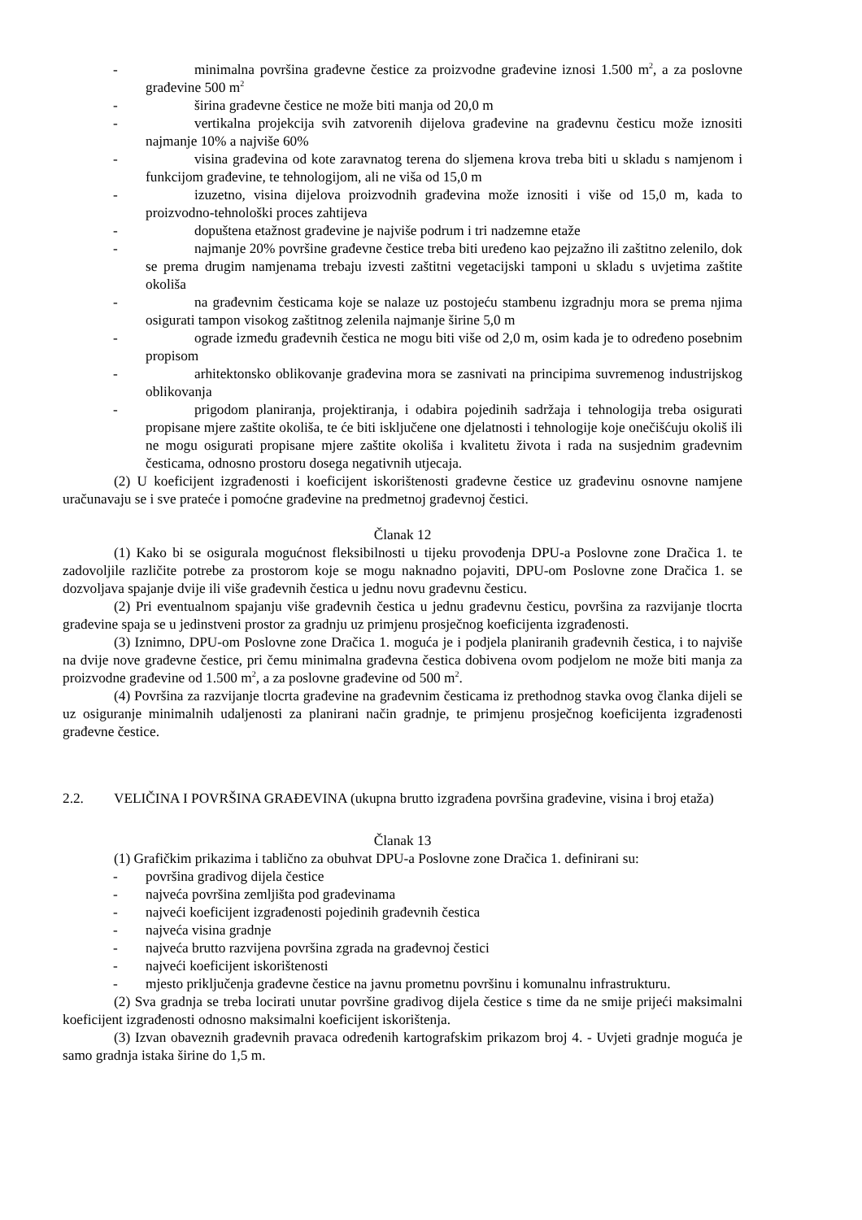- minimalna površina građevne čestice za proizvodne građevine iznosi 1.500 m<sup>2</sup>, a za poslovne građevine 500 m<sup>2</sup>
- širina građevne čestice ne može biti manja od 20,0 m
- vertikalna projekcija svih zatvorenih dijelova građevine na građevnu česticu može iznositi najmanje 10% a najviše 60%
- visina građevina od kote zaravnatog terena do sljemena krova treba biti u skladu s namjenom i funkcijom građevine, te tehnologijom, ali ne viša od 15,0 m
- izuzetno, visina dijelova proizvodnih građevina može iznositi i više od 15,0 m, kada to proizvodno-tehnološki proces zahtijeva
- dopuštena etažnost građevine je najviše podrum i tri nadzemne etaže
- najmanje 20% površine građevne čestice treba biti uređeno kao pejzažno ili zaštitno zelenilo, dok se prema drugim namjenama trebaju izvesti zaštitni vegetacijski tamponi u skladu s uvjetima zaštite okoliša
- na građevnim česticama koje se nalaze uz postojeću stambenu izgradnju mora se prema njima osigurati tampon visokog zaštitnog zelenila najmanje širine 5,0 m
- ograde između građevnih čestica ne mogu biti više od 2,0 m, osim kada je to određeno posebnim propisom
- arhitektonsko oblikovanje građevina mora se zasnivati na principima suvremenog industrijskog oblikovanja
- prigodom planiranja, projektiranja, i odabira pojedinih sadržaja i tehnologija treba osigurati propisane mjere zaštite okoliša, te će biti isključene one djelatnosti i tehnologije koje onečišćuju okoliš ili ne mogu osigurati propisane mjere zaštite okoliša i kvalitetu života i rada na susjednim građevnim česticama, odnosno prostoru dosega negativnih utjecaja.
(2) U koeficijent izgrađenosti i koeficijent iskorištenosti građevne čestice uz građevinu osnovne namjene uračunavaju se i sve prateće i pomoćne građevine na predmetnoj građevnoj čestici.
Članak 12
(1) Kako bi se osigurala mogućnost fleksibilnosti u tijeku provođenja DPU-a Poslovne zone Dračica 1. te zadovoljile različite potrebe za prostorom koje se mogu naknadno pojaviti, DPU-om Poslovne zone Dračica 1. se dozvoljava spajanje dvije ili više građevnih čestica u jednu novu građevnu česticu.
(2) Pri eventualnom spajanju više građevnih čestica u jednu građevnu česticu, površina za razvijanje tlocrta građevine spaja se u jedinstveni prostor za gradnju uz primjenu prosječnog koeficijenta izgrađenosti.
(3) Iznimno, DPU-om Poslovne zone Dračica 1. moguća je i podjela planiranih građevnih čestica, i to najviše na dvije nove građevne čestice, pri čemu minimalna građevna čestica dobivena ovom podjelom ne može biti manja za proizvodne građevine od 1.500 m<sup>2</sup>, a za poslovne građevine od 500 m<sup>2</sup>.
(4) Površina za razvijanje tlocrta građevine na građevnim česticama iz prethodnog stavka ovog članka dijeli se uz osiguranje minimalnih udaljenosti za planirani način gradnje, te primjenu prosječnog koeficijenta izgrađenosti građevne čestice.
2.2. VELIČINA I POVRŠINA GRAĐEVINA (ukupna brutto izgrađena površina građevine, visina i broj etaža)
Članak 13
(1) Grafičkim prikazima i tablično za obuhvat DPU-a Poslovne zone Dračica 1. definirani su:
- površina gradivog dijela čestice
- najveća površina zemljišta pod građevinama
- najveći koeficijent izgrađenosti pojedinih građevnih čestica
- najveća visina gradnje
- najveća brutto razvijena površina zgrada na građevnoj čestici
- najveći koeficijent iskorištenosti
- mjesto priključenja građevne čestice na javnu prometnu površinu i komunalnu infrastrukturu.
(2) Sva gradnja se treba locirati unutar površine gradivog dijela čestice s time da ne smije prijeći maksimalni koeficijent izgrađenosti odnosno maksimalni koeficijent iskorištenja.
(3) Izvan obaveznih građevnih pravaca određenih kartografskim prikazom broj 4. - Uvjeti gradnje moguća je samo gradnja istaka širine do 1,5 m.